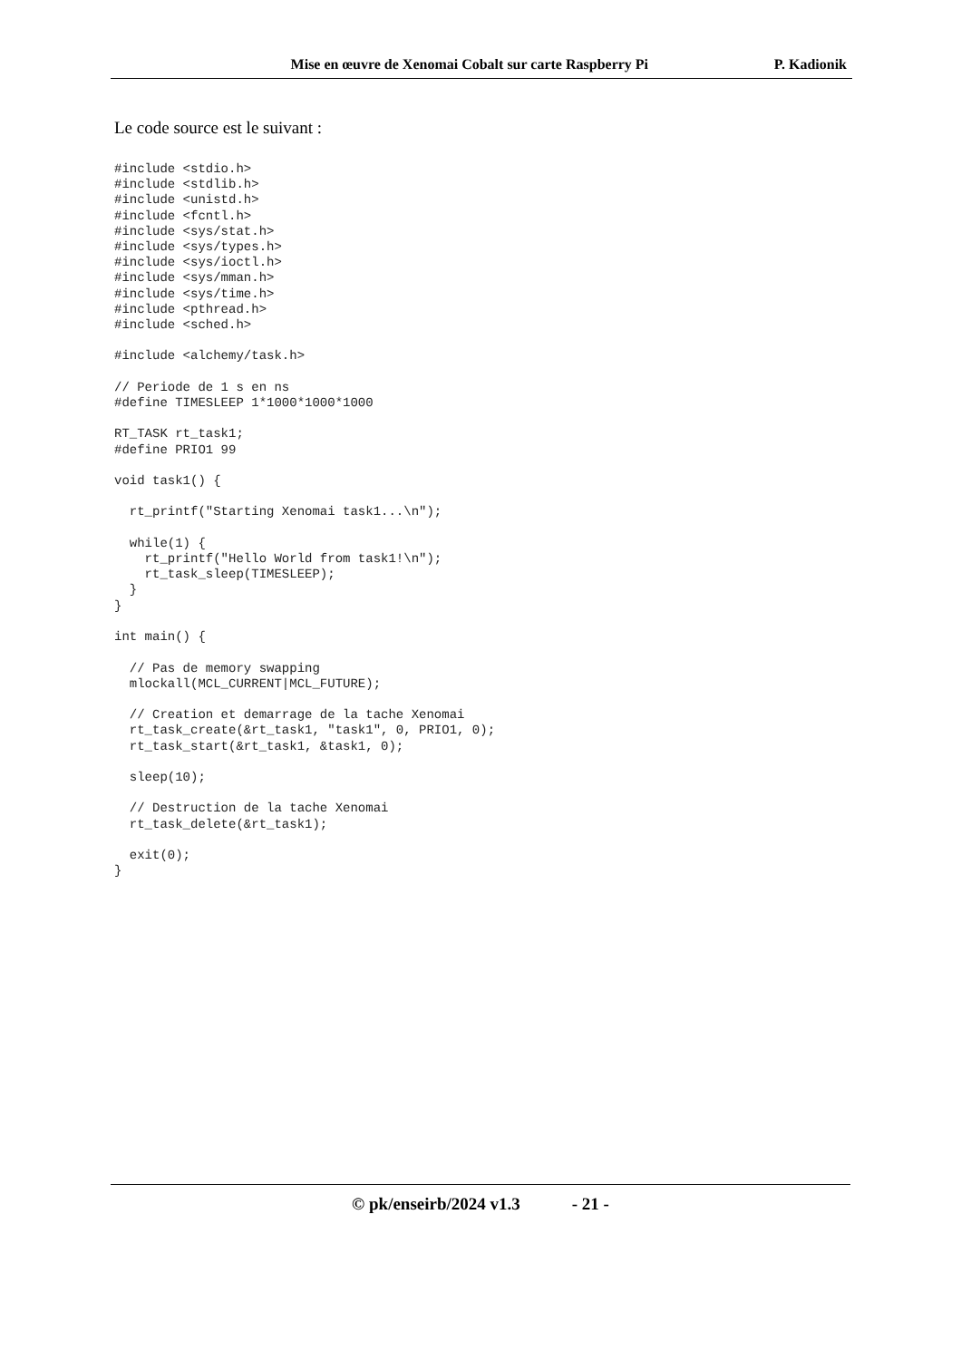Mise en œuvre de Xenomai Cobalt sur carte Raspberry Pi P. Kadionik
Le code source est le suivant :
#include <stdio.h>
#include <stdlib.h>
#include <unistd.h>
#include <fcntl.h>
#include <sys/stat.h>
#include <sys/types.h>
#include <sys/ioctl.h>
#include <sys/mman.h>
#include <sys/time.h>
#include <pthread.h>
#include <sched.h>

#include <alchemy/task.h>

// Periode de 1 s en ns
#define TIMESLEEP 1*1000*1000*1000

RT_TASK rt_task1;
#define PRIO1 99

void task1() {

  rt_printf("Starting Xenomai task1...\n");

  while(1) {
    rt_printf("Hello World from task1!\n");
    rt_task_sleep(TIMESLEEP);
  }
}

int main() {

  // Pas de memory swapping
  mlockall(MCL_CURRENT|MCL_FUTURE);

  // Creation et demarrage de la tache Xenomai
  rt_task_create(&rt_task1, "task1", 0, PRIO1, 0);
  rt_task_start(&rt_task1, &task1, 0);

  sleep(10);

  // Destruction de la tache Xenomai
  rt_task_delete(&rt_task1);

  exit(0);
}
© pk/enseirb/2024 v1.3 - 21 -